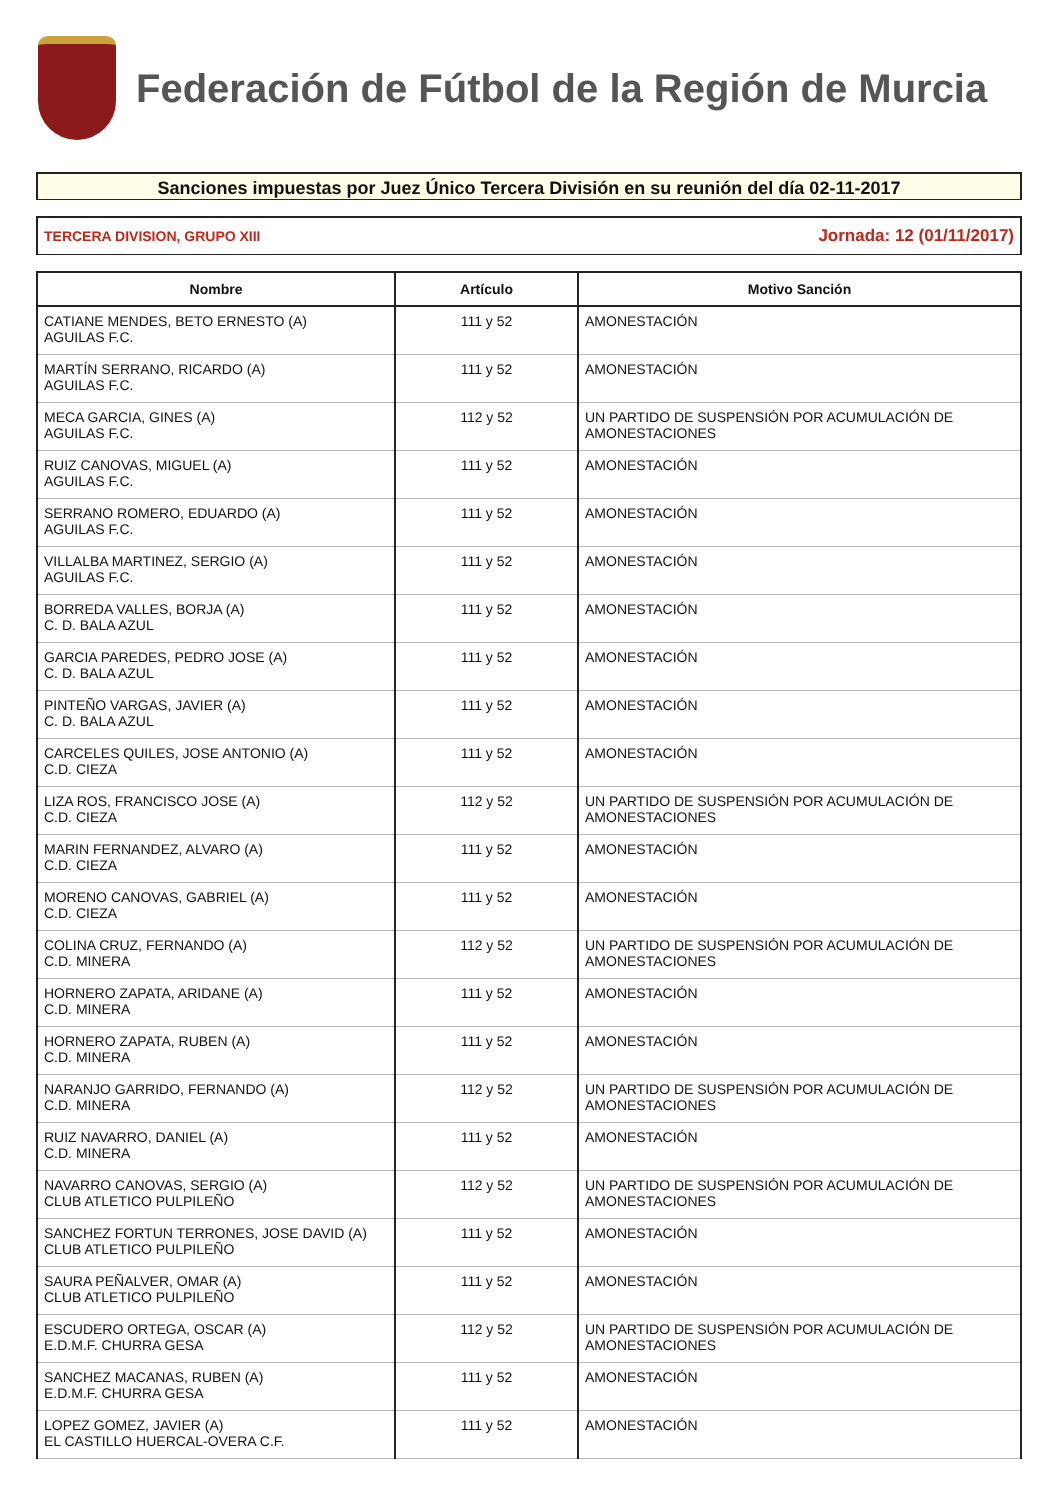Federación de Fútbol de la Región de Murcia
Sanciones impuestas por Juez Único Tercera División en su reunión del día 02-11-2017
TERCERA DIVISION, GRUPO XIII Jornada: 12 (01/11/2017)
| Nombre | Artículo | Motivo Sanción |
| --- | --- | --- |
| CATIANE MENDES, BETO ERNESTO (A) AGUILAS F.C. | 111 y 52 | AMONESTACIÓN |
| MARTÍN SERRANO, RICARDO (A) AGUILAS F.C. | 111 y 52 | AMONESTACIÓN |
| MECA GARCIA, GINES (A) AGUILAS F.C. | 112 y 52 | UN PARTIDO DE SUSPENSIÓN POR ACUMULACIÓN DE AMONESTACIONES |
| RUIZ CANOVAS, MIGUEL (A) AGUILAS F.C. | 111 y 52 | AMONESTACIÓN |
| SERRANO ROMERO, EDUARDO (A) AGUILAS F.C. | 111 y 52 | AMONESTACIÓN |
| VILLALBA MARTINEZ, SERGIO (A) AGUILAS F.C. | 111 y 52 | AMONESTACIÓN |
| BORREDA VALLES, BORJA (A) C. D. BALA AZUL | 111 y 52 | AMONESTACIÓN |
| GARCIA PAREDES, PEDRO JOSE (A) C. D. BALA AZUL | 111 y 52 | AMONESTACIÓN |
| PINTEÑO VARGAS, JAVIER (A) C. D. BALA AZUL | 111 y 52 | AMONESTACIÓN |
| CARCELES QUILES, JOSE ANTONIO (A) C.D. CIEZA | 111 y 52 | AMONESTACIÓN |
| LIZA ROS, FRANCISCO JOSE (A) C.D. CIEZA | 112 y 52 | UN PARTIDO DE SUSPENSIÓN POR ACUMULACIÓN DE AMONESTACIONES |
| MARIN FERNANDEZ, ALVARO (A) C.D. CIEZA | 111 y 52 | AMONESTACIÓN |
| MORENO CANOVAS, GABRIEL (A) C.D. CIEZA | 111 y 52 | AMONESTACIÓN |
| COLINA CRUZ, FERNANDO (A) C.D. MINERA | 112 y 52 | UN PARTIDO DE SUSPENSIÓN POR ACUMULACIÓN DE AMONESTACIONES |
| HORNERO ZAPATA, ARIDANE (A) C.D. MINERA | 111 y 52 | AMONESTACIÓN |
| HORNERO ZAPATA, RUBEN (A) C.D. MINERA | 111 y 52 | AMONESTACIÓN |
| NARANJO GARRIDO, FERNANDO (A) C.D. MINERA | 112 y 52 | UN PARTIDO DE SUSPENSIÓN POR ACUMULACIÓN DE AMONESTACIONES |
| RUIZ NAVARRO, DANIEL (A) C.D. MINERA | 111 y 52 | AMONESTACIÓN |
| NAVARRO CANOVAS, SERGIO (A) CLUB ATLETICO PULPILEÑO | 112 y 52 | UN PARTIDO DE SUSPENSIÓN POR ACUMULACIÓN DE AMONESTACIONES |
| SANCHEZ FORTUN TERRONES, JOSE DAVID (A) CLUB ATLETICO PULPILEÑO | 111 y 52 | AMONESTACIÓN |
| SAURA PEÑALVER, OMAR (A) CLUB ATLETICO PULPILEÑO | 111 y 52 | AMONESTACIÓN |
| ESCUDERO ORTEGA, OSCAR (A) E.D.M.F. CHURRA GESA | 112 y 52 | UN PARTIDO DE SUSPENSIÓN POR ACUMULACIÓN DE AMONESTACIONES |
| SANCHEZ MACANAS, RUBEN (A) E.D.M.F. CHURRA GESA | 111 y 52 | AMONESTACIÓN |
| LOPEZ GOMEZ, JAVIER (A) EL CASTILLO HUERCAL-OVERA C.F. | 111 y 52 | AMONESTACIÓN |